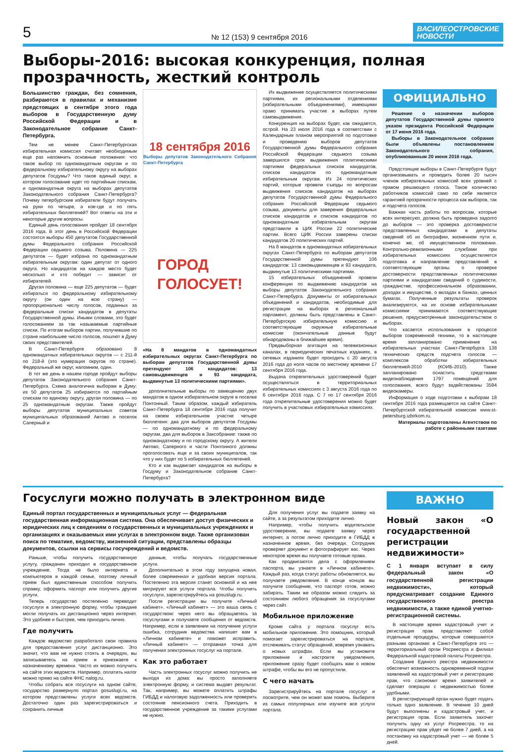5
№ 12 (153) 9 сентября 2016
ВАСИЛЕОСТРОВСКИЕ
НОВОСТИ
Выборы-2016: высокая конкуренция, полная прозрачность, жесткий контроль
Большинство граждан, без сомнения, разбираются в правилах и механизме предстоящих в сентябре этого года выборов в Государственную думу Российской Федерации и в Законодательное собрание Санкт-Петербурга.
Тем не менее Санкт-Петербургская избирательная комиссия считает необходимым еще раз напомнить основные положения: что такое выбор по одномандатным округам и по федеральному избирательному округу на выборах депутатов Госдумы? Что такое единый округ, в котором голосование идет по партийным спискам, и одномандатные округа на выборах депутатов Законодательного собрания Санкт-Петербурга? Почему петербургские избиратели будут получать на руки по четыре, а кое-где и по пять избирательных бюллетеней? Вот ответы на эти и некоторые другие вопросы.
Единый день голосования пройдет 18 сентября 2016 года. В этот день в Российской Федерации состоятся выборы 450 депутатов Государственной думы Федерального собрания Российской Федерации седьмого созыва. Половина — 225 депутатов — будет избрана по одномандатным избирательным округам: один депутат от одного округа. Но кандидатов на каждое место будет несколько и кто победит — зависит от избирателей.
Другая половина — еще 225 депутатов — будет избираться по федеральному избирательному округу (он один на всю страну) — пропорционально числу голосов, поданных за федеральные списки кандидатов в депутаты Государственной думы. Иными словами, это будет голосованием за так называемые партийные списки. По итогам выборов партии, получившие по стране наибольшее число голосов, пошлют в Думу своих представителей.
В Санкт-Петербурге образовано 8 одномандатных избирательных округов — с 211-й по 218-й (это нумерация округов по стране). Федеральный же округ, напомним, один.
В тот же день в нашем городе пройдут выборы депутатов Законодательного собрания Санкт-Петербурга. Схема аналогична выборам в Думу: из 50 депутатов 25 избираются по партийным спискам по единому округу, другая половина — по 25 одномандатным округам. Также пройдут выборы депутатов муниципальных советов муниципальных образований Автово и поселок Саперный и
18 сентября 2016
Выборы депутатов Законодательного Собрания Санкт-Петербурга
ГОРОД
ГОЛОСУЕТ!
«На 8 мандатов в одномандатных избирательных округах Санкт-Петербурга по выборам депутатов Государственной думы претендуют 106 кандидатов: 13 самовыдвиженцев и 93 кандидата, выдвинутые 13 политическими партиями».
дополнительные выборы по замещению двух мандатов в одном избирательном округе в поселке Понтонный. Таким образом, каждый избиратель Санкт-Петербурга 18 сентября 2016 года получит на своем избирательном участке четыре бюллетеня: два для выборов депутатов Госдумы — по одномандатному и по федеральному округам, два для выборов в Заксобрание: также по одномандатному и по городскому округу. А жители Автово, Саперного и части Понтонного должны проголосовать еще и за своих муниципалов, так что у них будет по 5 избирательных бюллетеней.
Кто и как выдвигает кандидатов на выборы в Госдуму и Законодательное собрание Санкт-Петербурга?
Их выдвижение осуществляется политическими партиями, их региональными отделениями (избирательными объединениями), имеющими право принимать участие в выборах путем самовыдвижения.
Конкуренция на выборах будет, как ожидается, острой. На 23 июля 2016 года в соответствии с Календарным планом мероприятий по подготовке и проведению выборов депутатов Государственной думы Федерального собрания Российской Федерации седьмого созыва завершился срок выдвижения политическими партиями федеральных списков кандидатов, списков кандидатов по одномандатным избирательным округам. Из 24 политических партий, которые провели съезды по вопросам выдвижения списков кандидатов на выборах депутатов Государственной думы Федерального собрания Российской Федерации седьмого созыва, документы для заверения федеральных списков кандидатов и списков кандидатов по одномандатным избирательным округам представили в ЦИК России 22 политические партии. Всего ЦИК России заверены списки кандидатов 20 политических партий.
На 8 мандатов в одномандатных избирательных округах Санкт-Петербурга по выборам депутатов Государственной думы претендуют 106 кандидатов: 13 самовыдвиженцев и 93 кандидата, выдвинутые 13 политическими партиями.
15 избирательных объединений провели конференции по выдвижению кандидатов на выборы депутатов Законодательного собрания Санкт-Петербурга. Документы от избирательных объединений и кандидатов, необходимые для регистрации на выборах в региональный парламент, должны быть представлены в Санкт-Петербургскую избирательную комиссию и соответствующие окружные избирательные комиссии (окончательные данные будут обнародованы в ближайшее время).
Предвыборная агитация на телевизионных каналах, в периодических печатных изданиях, в сетевых изданиях будет проходить с 20 августа 2016 года до ноля часов по местному времени 17 сентября 2016 года.
Выдача открепительных удостоверений будет осуществляться в территориальных избирательных комиссиях с 3 августа 2016 года по 6 сентября 2016 года. С 7 по 17 сентября 2016 года открепительные удостоверения можно будет получить в участковых избирательных комиссиях.
ОФИЦИАЛЬНО
Решение о назначении выборов депутатов Государственной думы принято указом президента Российской Федерации от 17 июня 2016 года.
Выборы в Законодательное собрание были объявлены постановлением Законодательного собрания, опубликованным 20 июня 2016 года.
Предстоящие выборы в Санкт-Петербурге будут организовывать и проводить более 20 тысяч членов избирательных комиссий всех уровней с правом решающего голоса. Такое количество работников комиссий само по себе является гарантией прозрачности процесса как выборов, так и подсчета голосов.
Важная часть работы по вопросам, которые всех интересуют, должна быть проведена задолго до выборов — это проверка достоверности представленных кандидатами в депутаты сведений об их биографии, жизненном пути и, конечно же, об имущественном положении. Контрольно-ревизионными службами при избирательных комиссиях осуществляется подготовка и направление представлений в соответствующие органы о проверке достоверности представленных политическими партиями и кандидатами сведений о судимости, гражданстве, профессиональном образовании, доходах и имуществе, о вкладах в банках, ценных бумагах. Полученные результаты проверок анализируются, на их основе избирательными комиссиями принимаются соответствующие решения, предусмотренные законодательством о выборах.
Что касается использования в процессе выборов современной техники, то в настоящее время запланировано применение на избирательных участках Санкт-Петербурга 138 технических средств подсчета голосов — комплексов обработки избирательных бюллетеней-2010 (КОИБ-2010). Также запланировано оснастить средствами видеонаблюдения 1797 помещений для голосования, всего будут задействованы 3594 видеокамеры.
Информация о ходе подготовки к выборам 18 сентября 2016 года размещается на сайте Санкт-Петербургской избирательной комиссии www.st-petersburg.izbirkom.ru.
Материалы подготовлены Агентством по работе с районными газетами
Госуслуги можно получать в электронном виде
Единый портал государственных и муниципальных услуг — федеральная государственная информационная система. Она обеспечивает доступ физических и юридических лиц к сведениям о государственных и муниципальных учреждениях и организациях и оказываемых ими услугах в электронном виде. Также организован поиск по тематике, ведомству, жизненной ситуации, представлены образцы документов, ссылки на сервисы госучреждений и ведомств.
Раньше, чтобы получить государственную услугу, гражданин приходил в государственное учреждение. Тогда не было интернета и компьютеров в каждой семье, поэтому личный прием был единственным способом получить справку, оформить паспорт или получить другие услуги.
Теперь государство постепенно переводит госуслуги в электронную форму, чтобы граждане могли получать их дистанционно через интернет. Это удобнее и быстрее, чем приходить лично.
Где получить
Каждое ведомство разработало свои правила для предоставления услуг дистанционно. Это значит, что вам не нужно стоять в очередях, вы записываетесь на прием и приезжаете к назначенному времени. Часто их можно получить на сайте этих ведомств. Например, оплатить налог можно прямо на сайте ФНС nalog.ru.
Чтобы собрать все госуслуги на одном сайте, государство развернуло портал gosuslugi.ru, на котором представлены услуги всех ведомств. Достаточно один раз зарегистрироваться и сохранить личные
данные, чтобы получать государственные услуги.
Дополнительно в этом году запущена новая, более современная и удобная версия портала. Постепенно эта версия станет основной и на нее мигрируют все услуги портала. Чтобы получить госуслуги, зарегистрируйтесь на gosuslugi.ru.
После регистрации вы получите «Личный кабинет». «Личный кабинет» — это ваша связь с государством: через него вы обращаетесь за госуслугами и получаете сообщения от ведомств. Например, если в заявлении на получение услуги ошибка, сотрудник ведомства напишет вам в «Личном кабинете» и поможет исправить. «Личный кабинет» — отправная точка для получения электронных госуслуг на портале.
Как это работает
Часть электронных госуслуг можно получить не выходя из дома: вы просто заполняете электронную форму, и система выдает результат. Так, например, вы можете оплатить штрафы ГИБДД и налоговую задолженность или проверить состояние пенсионного счета. Приходить в государственное учреждение за такими услугами не нужно.
Для получения услуг вы подаете заявку на сайте, а за результатом приходите лично.
Например, чтобы получить водительское удостоверение, вы подаете заявку через интернет, а потом лично приходите в ГИБДД в назначенное время, без очереди. Сотрудник проверяет документ и фотографирует вас. Через некоторое время вы получаете готовые права.
Как продвигаются дела с оформлением паспорта, вы узнаете в «Личном кабинете». Каждый раз, когда статус работы обновляется, вы получаете уведомление. В конце концов вы получите сообщение, что паспорт готов, можно забирать. Таким же образом можно следить за состоянием любого обращения за госуслугами через сайт.
Мобильное приложение
Кроме сайта у портала госуслуг есть мобильное приложение. Это помощник, который помогает зарегистрироваться на портале, отслеживать статус обращений, вовремя узнавать о новых штрафах. Если вы установите приложение и настроите уведомления, приложение сразу будет сообщать вам о новом штрафе, чтобы вы его не пропустили.
С чего начать
Зарегистрируйтесь на портале госуслуг и посмотрите, чем он может вам помочь. Выберите из самых популярных или изучите все услуги портала.
ВАЖНО
Новый закон «О государственной регистрации недвижимости»
С 1 января вступает в силу федеральный закон «О государственной регистрации недвижимости», который предусматривает создание Единого государственного реестра недвижимости, а также единой учетно-регистрационной системы.
В настоящее время кадастровый учет и регистрация прав представляют собой отдельные процедуры, которые совершаются разными органами: в Санкт-Петербурге это — территориальный орган Росреестра и филиал Федеральной кадастровой палаты Росреестра.
Создание Единого реестра недвижимости обеспечит возможность одновременной подачи заявлений на кадастровый учет и регистрацию прав, что сэкономит время заявителей и сделает операции с недвижимостью более удобными.
В регистрирующий орган нужно будет подать только одно заявление. В течение 10 дней будут выполнены и кадастровый учет, и регистрация прав. Если заявитель захочет получить одну из услуг Росреестра, то на регистрацию прав уйдет не более 7 дней, а на постановку на кадастровый учет — не более 5 дней.